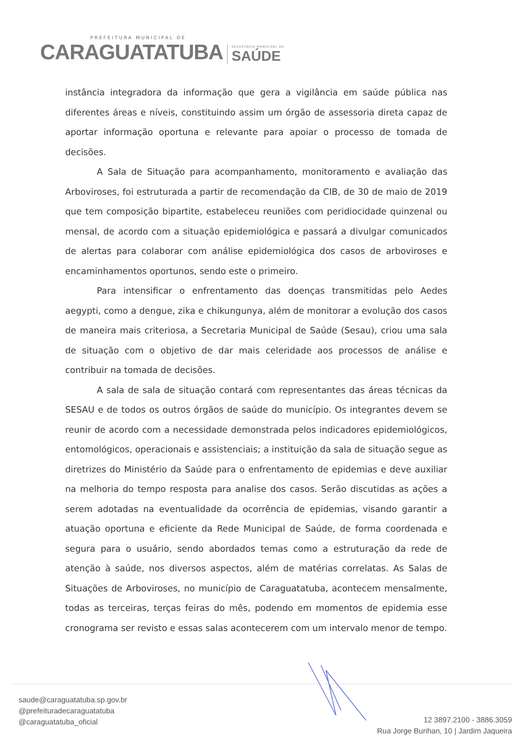PREFEITURA MUNICIPAL DE
CARAGUATATUBA
SECRETARIA MUNICIPAL DE
SAÚDE
instância integradora da informação que gera a vigilância em saúde pública nas diferentes áreas e níveis, constituindo assim um órgão de assessoria direta capaz de aportar informação oportuna e relevante para apoiar o processo de tomada de decisões.
A Sala de Situação para acompanhamento, monitoramento e avaliação das Arboviroses, foi estruturada a partir de recomendação da CIB, de 30 de maio de 2019 que tem composição bipartite, estabeleceu reuniões com peridiocidade quinzenal ou mensal, de acordo com a situação epidemiológica e passará a divulgar comunicados de alertas para colaborar com análise epidemiológica dos casos de arboviroses e encaminhamentos oportunos, sendo este o primeiro.
Para intensificar o enfrentamento das doenças transmitidas pelo Aedes aegypti, como a dengue, zika e chikungunya, além de monitorar a evolução dos casos de maneira mais criteriosa, a Secretaria Municipal de Saúde (Sesau), criou uma sala de situação com o objetivo de dar mais celeridade aos processos de análise e contribuir na tomada de decisões.
A sala de sala de situação contará com representantes das áreas técnicas da SESAU e de todos os outros órgãos de saúde do município. Os integrantes devem se reunir de acordo com a necessidade demonstrada pelos indicadores epidemiológicos, entomológicos, operacionais e assistenciais; a instituição da sala de situação segue as diretrizes do Ministério da Saúde para o enfrentamento de epidemias e deve auxiliar na melhoria do tempo resposta para analise dos casos. Serão discutidas as ações a serem adotadas na eventualidade da ocorrência de epidemias, visando garantir a atuação oportuna e eficiente da Rede Municipal de Saúde, de forma coordenada e segura para o usuário, sendo abordados temas como a estruturação da rede de atenção à saúde, nos diversos aspectos, além de matérias correlatas. As Salas de Situações de Arboviroses, no município de Caraguatatuba, acontecem mensalmente, todas as terceiras, terças feiras do mês, podendo em momentos de epidemia esse cronograma ser revisto e essas salas acontecerem com um intervalo menor de tempo.
saude@caraguatatuba.sp.gov.br
@prefeituradecaraguatatuba
@caraguatatuba_oficial
12 3897.2100 - 3886.3059
Rua Jorge Burihan, 10 | Jardim Jaqueira